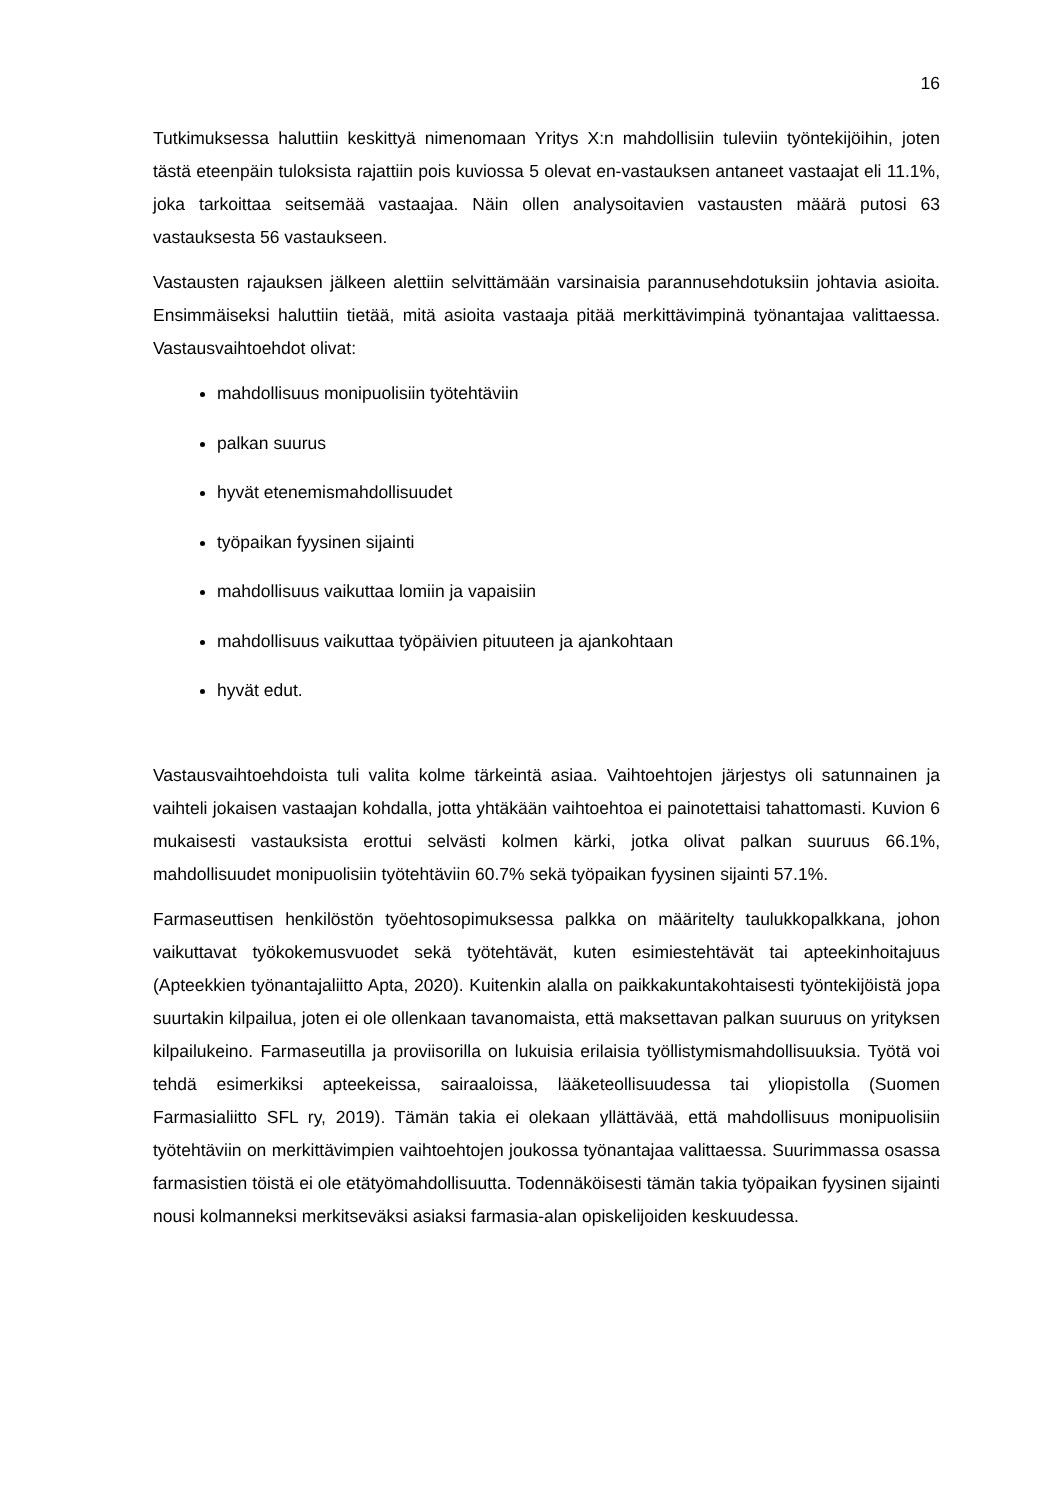16
Tutkimuksessa haluttiin keskittyä nimenomaan Yritys X:n mahdollisiin tuleviin työntekijöihin, joten tästä eteenpäin tuloksista rajattiin pois kuviossa 5 olevat en-vastauksen antaneet vastaajat eli 11.1%, joka tarkoittaa seitsemää vastaajaa. Näin ollen analysoitavien vastausten määrä putosi 63 vastauksesta 56 vastaukseen.
Vastausten rajauksen jälkeen alettiin selvittämään varsinaisia parannusehdotuksiin johtavia asioita. Ensimmäiseksi haluttiin tietää, mitä asioita vastaaja pitää merkittävimpinä työnantajaa valittaessa. Vastausvaihtoehdot olivat:
mahdollisuus monipuolisiin työtehtäviin
palkan suurus
hyvät etenemismahdollisuudet
työpaikan fyysinen sijainti
mahdollisuus vaikuttaa lomiin ja vapaisiin
mahdollisuus vaikuttaa työpäivien pituuteen ja ajankohtaan
hyvät edut.
Vastausvaihtoehdoista tuli valita kolme tärkeintä asiaa. Vaihtoehtojen järjestys oli satunnainen ja vaihteli jokaisen vastaajan kohdalla, jotta yhtäkään vaihtoehtoa ei painotettaisi tahattomasti. Kuvion 6 mukaisesti vastauksista erottui selvästi kolmen kärki, jotka olivat palkan suuruus 66.1%, mahdollisuudet monipuolisiin työtehtäviin 60.7% sekä työpaikan fyysinen sijainti 57.1%.
Farmaseuttisen henkilöstön työehtosopimuksessa palkka on määritelty taulukkopalkkana, johon vaikuttavat työkokemusvuodet sekä työtehtävät, kuten esimiestehtävät tai apteekinhoitajuus (Apteekkien työnantajaliitto Apta, 2020). Kuitenkin alalla on paikkakuntakohtaisesti työntekijöistä jopa suurtakin kilpailua, joten ei ole ollenkaan tavanomaista, että maksettavan palkan suuruus on yrityksen kilpailukeino. Farmaseutilla ja proviisorilla on lukuisia erilaisia työllistymismahdollisuuksia. Työtä voi tehdä esimerkiksi apteekeissa, sairaaloissa, lääketeollisuudessa tai yliopistolla (Suomen Farmasialiitto SFL ry, 2019). Tämän takia ei olekaan yllättävää, että mahdollisuus monipuolisiin työtehtäviin on merkittävimpien vaihtoehtojen joukossa työnantajaa valittaessa. Suurimmassa osassa farmasistien töistä ei ole etätyömahdollisuutta. Todennäköisesti tämän takia työpaikan fyysinen sijainti nousi kolmanneksi merkitseväksi asiaksi farmasia-alan opiskelijoiden keskuudessa.